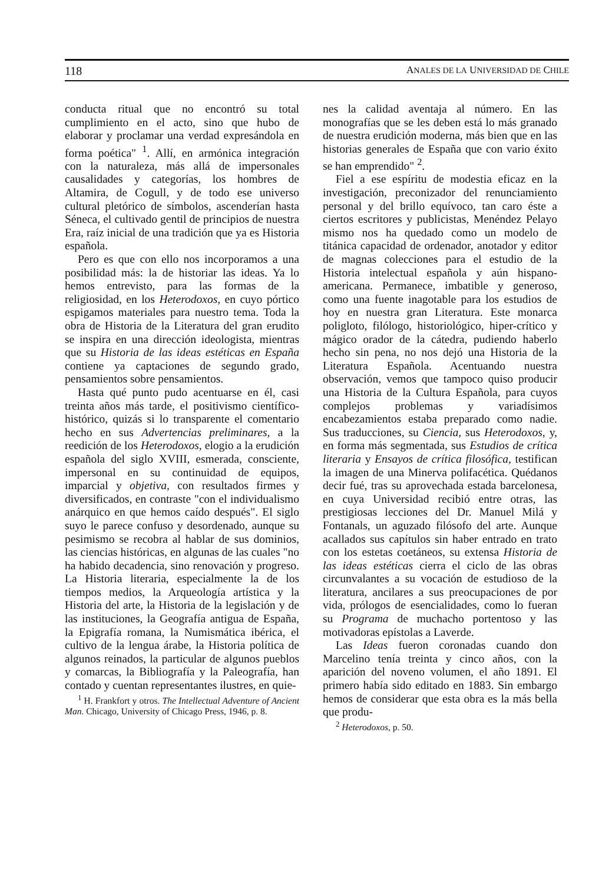118 ANALES DE LA UNIVERSIDAD DE CHILE
conducta ritual que no encontró su total cumplimiento en el acto, sino que hubo de elaborar y proclamar una verdad expresándola en forma poética" <sup>1</sup>. Allí, en armónica integración con la naturaleza, más allá de impersonales causalidades y categorías, los hombres de Altamira, de Cogull, y de todo ese universo cultural pletórico de símbolos, ascenderían hasta Séneca, el cultivado gentil de principios de nuestra Era, raíz inicial de una tradición que ya es Historia española.
Pero es que con ello nos incorporamos a una posibilidad más: la de historiar las ideas. Ya lo hemos entrevisto, para las formas de la religiosidad, en los Heterodoxos, en cuyo pórtico espigamos materiales para nuestro tema. Toda la obra de Historia de la Literatura del gran erudito se inspira en una dirección ideologista, mientras que su Historia de las ideas estéticas en España contiene ya captaciones de segundo grado, pensamientos sobre pensamientos.
Hasta qué punto pudo acentuarse en él, casi treinta años más tarde, el positivismo científico-histórico, quizás si lo transparente el comentario hecho en sus Advertencias preliminares, a la reedición de los Heterodoxos, elogio a la erudición española del siglo XVIII, esmerada, consciente, impersonal en su continuidad de equipos, imparcial y objetiva, con resultados firmes y diversificados, en contraste "con el individualismo anárquico en que hemos caído después". El siglo suyo le parece confuso y desordenado, aunque su pesimismo se recobra al hablar de sus dominios, las ciencias históricas, en algunas de las cuales "no ha habido decadencia, sino renovación y progreso. La Historia literaria, especialmente la de los tiempos medios, la Arqueología artística y la Historia del arte, la Historia de la legislación y de las instituciones, la Geografía antigua de España, la Epigrafía romana, la Numismática ibérica, el cultivo de la lengua árabe, la Historia política de algunos reinados, la particular de algunos pueblos y comarcas, la Bibliografía y la Paleografía, han contado y cuentan representantes ilustres, en quie-
<sup>1</sup> H. Frankfort y otros. The Intellectual Adventure of Ancient Man. Chicago, University of Chicago Press, 1946, p. 8.
nes la calidad aventaja al número. En las monografías que se les deben está lo más granado de nuestra erudición moderna, más bien que en las historias generales de España que con vario éxito se han emprendido" <sup>2</sup>.
Fiel a ese espíritu de modestia eficaz en la investigación, preconizador del renunciamiento personal y del brillo equívoco, tan caro éste a ciertos escritores y publicistas, Menéndez Pelayo mismo nos ha quedado como un modelo de titánica capacidad de ordenador, anotador y editor de magnas colecciones para el estudio de la Historia intelectual española y aún hispano-americana. Permanece, imbatible y generoso, como una fuente inagotable para los estudios de hoy en nuestra gran Literatura. Este monarca poligloto, filólogo, historiológico, hiper-crítico y mágico orador de la cátedra, pudiendo haberlo hecho sin pena, no nos dejó una Historia de la Literatura Española. Acentuando nuestra observación, vemos que tampoco quiso producir una Historia de la Cultura Española, para cuyos complejos problemas y variadísimos encabezamientos estaba preparado como nadie. Sus traducciones, su Ciencia, sus Heterodoxos, y, en forma más segmentada, sus Estudios de crítica literaria y Ensayos de crítica filosófica, testifican la imagen de una Minerva polifacética. Quédanos decir fué, tras su aprovechada estada barcelonesa, en cuya Universidad recibió entre otras, las prestigiosas lecciones del Dr. Manuel Milá y Fontanals, un aguzado filósofo del arte. Aunque acallados sus capítulos sin haber entrado en trato con los estetas coetáneos, su extensa Historia de las ideas estéticas cierra el ciclo de las obras circunvalantes a su vocación de estudioso de la literatura, ancilares a sus preocupaciones de por vida, prólogos de esencialidades, como lo fueran su Programa de muchacho portentoso y las motivadoras epístolas a Laverde.
Las Ideas fueron coronadas cuando don Marcelino tenía treinta y cinco años, con la aparición del noveno volumen, el año 1891. El primero había sido editado en 1883. Sin embargo hemos de considerar que esta obra es la más bella que produ-
<sup>2</sup> Heterodoxos, p. 50.